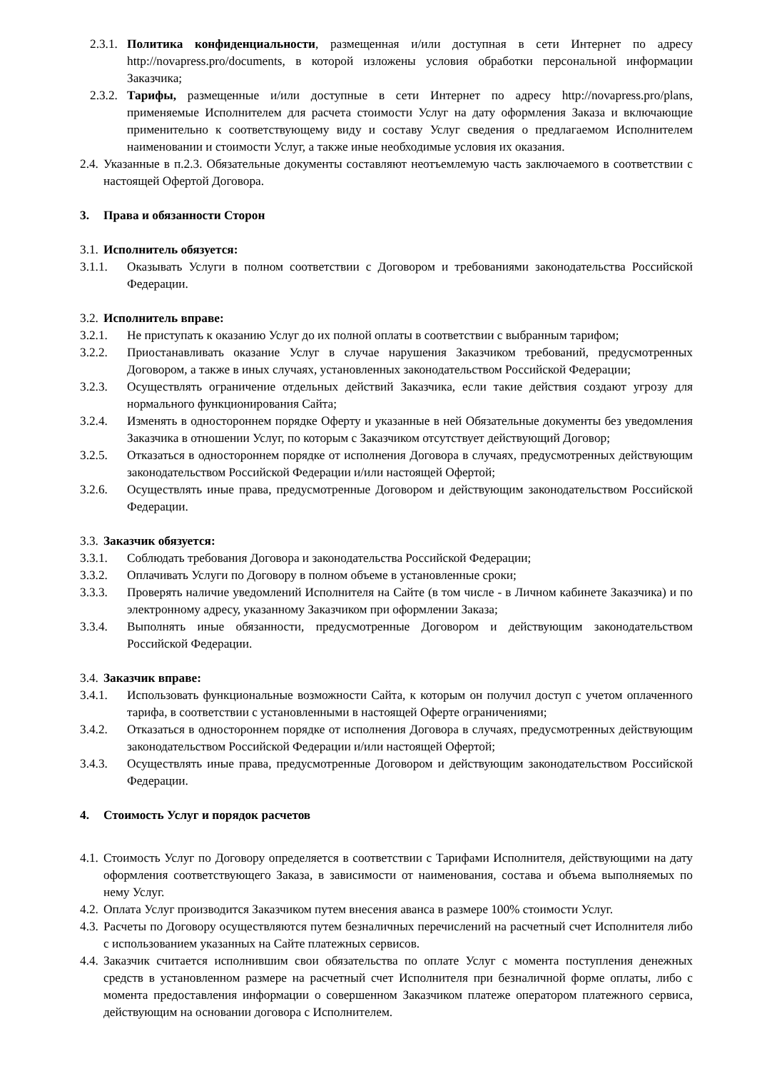2.3.1. Политика конфиденциальности, размещенная и/или доступная в сети Интернет по адресу http://novapress.pro/documents, в которой изложены условия обработки персональной информации Заказчика;
2.3.2. Тарифы, размещенные и/или доступные в сети Интернет по адресу http://novapress.pro/plans, применяемые Исполнителем для расчета стоимости Услуг на дату оформления Заказа и включающие применительно к соответствующему виду и составу Услуг сведения о предлагаемом Исполнителем наименовании и стоимости Услуг, а также иные необходимые условия их оказания.
2.4. Указанные в п.2.3. Обязательные документы составляют неотъемлемую часть заключаемого в соответствии с настоящей Офертой Договора.
3. Права и обязанности Сторон
3.1. Исполнитель обязуется:
3.1.1. Оказывать Услуги в полном соответствии с Договором и требованиями законодательства Российской Федерации.
3.2. Исполнитель вправе:
3.2.1. Не приступать к оказанию Услуг до их полной оплаты в соответствии с выбранным тарифом;
3.2.2. Приостанавливать оказание Услуг в случае нарушения Заказчиком требований, предусмотренных Договором, а также в иных случаях, установленных законодательством Российской Федерации;
3.2.3. Осуществлять ограничение отдельных действий Заказчика, если такие действия создают угрозу для нормального функционирования Сайта;
3.2.4. Изменять в одностороннем порядке Оферту и указанные в ней Обязательные документы без уведомления Заказчика в отношении Услуг, по которым с Заказчиком отсутствует действующий Договор;
3.2.5. Отказаться в одностороннем порядке от исполнения Договора в случаях, предусмотренных действующим законодательством Российской Федерации и/или настоящей Офертой;
3.2.6. Осуществлять иные права, предусмотренные Договором и действующим законодательством Российской Федерации.
3.3. Заказчик обязуется:
3.3.1. Соблюдать требования Договора и законодательства Российской Федерации;
3.3.2. Оплачивать Услуги по Договору в полном объеме в установленные сроки;
3.3.3. Проверять наличие уведомлений Исполнителя на Сайте (в том числе - в Личном кабинете Заказчика) и по электронному адресу, указанному Заказчиком при оформлении Заказа;
3.3.4. Выполнять иные обязанности, предусмотренные Договором и действующим законодательством Российской Федерации.
3.4. Заказчик вправе:
3.4.1. Использовать функциональные возможности Сайта, к которым он получил доступ с учетом оплаченного тарифа, в соответствии с установленными в настоящей Оферте ограничениями;
3.4.2. Отказаться в одностороннем порядке от исполнения Договора в случаях, предусмотренных действующим законодательством Российской Федерации и/или настоящей Офертой;
3.4.3. Осуществлять иные права, предусмотренные Договором и действующим законодательством Российской Федерации.
4. Стоимость Услуг и порядок расчетов
4.1. Стоимость Услуг по Договору определяется в соответствии с Тарифами Исполнителя, действующими на дату оформления соответствующего Заказа, в зависимости от наименования, состава и объема выполняемых по нему Услуг.
4.2. Оплата Услуг производится Заказчиком путем внесения аванса в размере 100% стоимости Услуг.
4.3. Расчеты по Договору осуществляются путем безналичных перечислений на расчетный счет Исполнителя либо с использованием указанных на Сайте платежных сервисов.
4.4. Заказчик считается исполнившим свои обязательства по оплате Услуг с момента поступления денежных средств в установленном размере на расчетный счет Исполнителя при безналичной форме оплаты, либо с момента предоставления информации о совершенном Заказчиком платеже оператором платежного сервиса, действующим на основании договора с Исполнителем.